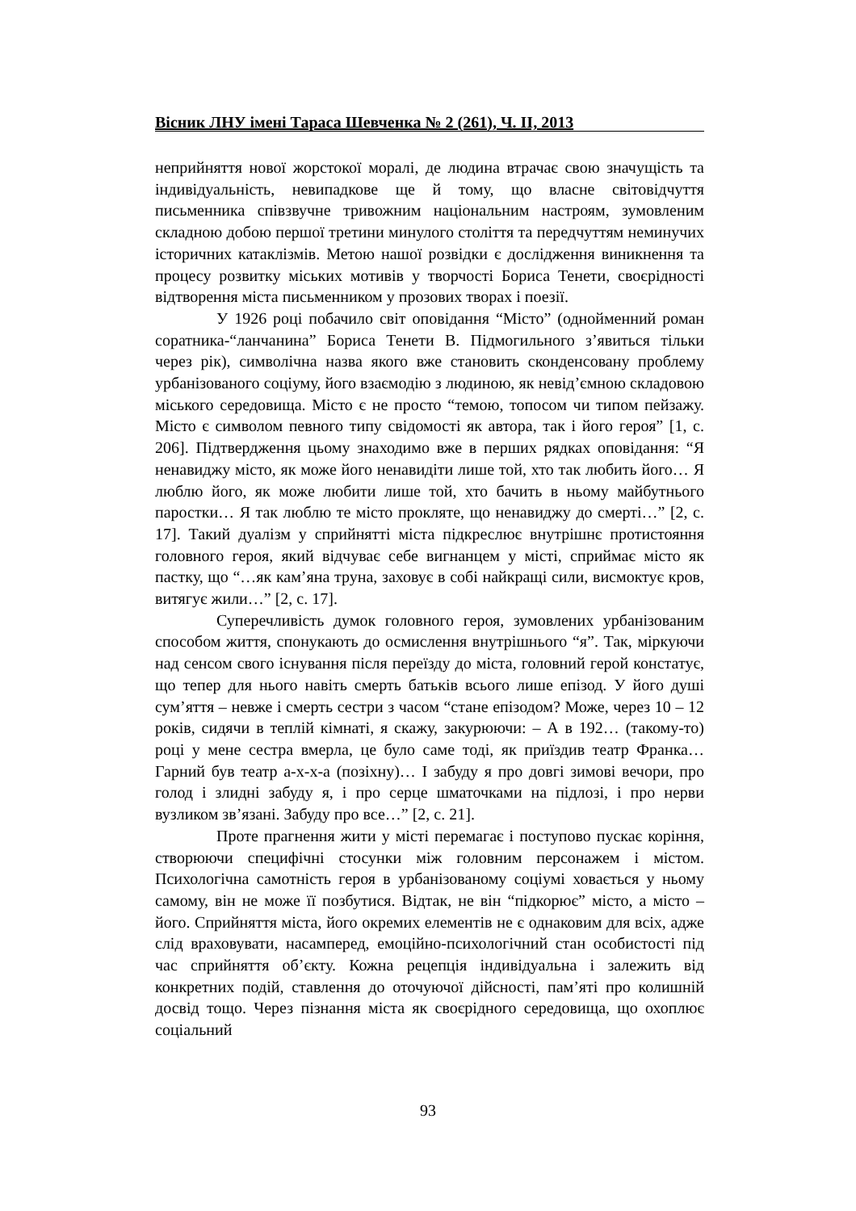Вісник ЛНУ імені Тараса Шевченка № 2 (261), Ч. ІІ, 2013
неприйняття нової жорстокої моралі, де людина втрачає свою значущість та індивідуальність, невипадкове ще й тому, що власне світовідчуття письменника співзвучне тривожним національним настроям, зумовленим складною добою першої третини минулого століття та передчуттям неминучих історичних катаклізмів. Метою нашої розвідки є дослідження виникнення та процесу розвитку міських мотивів у творчості Бориса Тенети, своєрідності відтворення міста письменником у прозових творах і поезії.
У 1926 році побачило світ оповідання “Місто” (однойменний роман соратника-“ланчанина” Бориса Тенети В. Підмогильного з’явиться тільки через рік), символічна назва якого вже становить сконденсовану проблему урбанізованого соціуму, його взаємодію з людиною, як невід’ємною складовою міського середовища. Місто є не просто “темою, топосом чи типом пейзажу. Місто є символом певного типу свідомості як автора, так і його героя” [1, с. 206]. Підтвердження цьому знаходимо вже в перших рядках оповідання: “Я ненавиджу місто, як може його ненавидіти лише той, хто так любить його… Я люблю його, як може любити лише той, хто бачить в ньому майбутнього паростки… Я так люблю те місто прокляте, що ненавиджу до смерті…” [2, с. 17]. Такий дуалізм у сприйнятті міста підкреслює внутрішнє протистояння головного героя, який відчуває себе вигнанцем у місті, сприймає місто як пастку, що “…як кам’яна труна, заховує в собі найкращі сили, висмоктує кров, витягує жили…” [2, с. 17].
Суперечливість думок головного героя, зумовлених урбанізованим способом життя, спонукають до осмислення внутрішнього “я”. Так, міркуючи над сенсом свого існування після переїзду до міста, головний герой констатує, що тепер для нього навіть смерть батьків всього лише епізод. У його душі сум’яття – невже і смерть сестри з часом “стане епізодом? Може, через 10 – 12 років, сидячи в теплій кімнаті, я скажу, закурюючи: – А в 192… (такому-то) році у мене сестра вмерла, це було саме тоді, як приїздив театр Франка… Гарний був театр а-х-х-а (позіхну)… І забуду я про довгі зимові вечори, про голод і злидні забуду я, і про серце шматочками на підлозі, і про нерви вузликом зв’язані. Забуду про все…” [2, с. 21].
Проте прагнення жити у місті перемагає і поступово пускає коріння, створюючи специфічні стосунки між головним персонажем і містом. Психологічна самотність героя в урбанізованому соціумі ховається у ньому самому, він не може її позбутися. Відтак, не він “підкорює” місто, а місто – його. Сприйняття міста, його окремих елементів не є однаковим для всіх, адже слід враховувати, насамперед, емоційно-психологічний стан особистості під час сприйняття об’єкту. Кожна рецепція індивідуальна і залежить від конкретних подій, ставлення до оточуючої дійсності, пам’яті про колишній досвід тощо. Через пізнання міста як своєрідного середовища, що охоплює соціальний
93